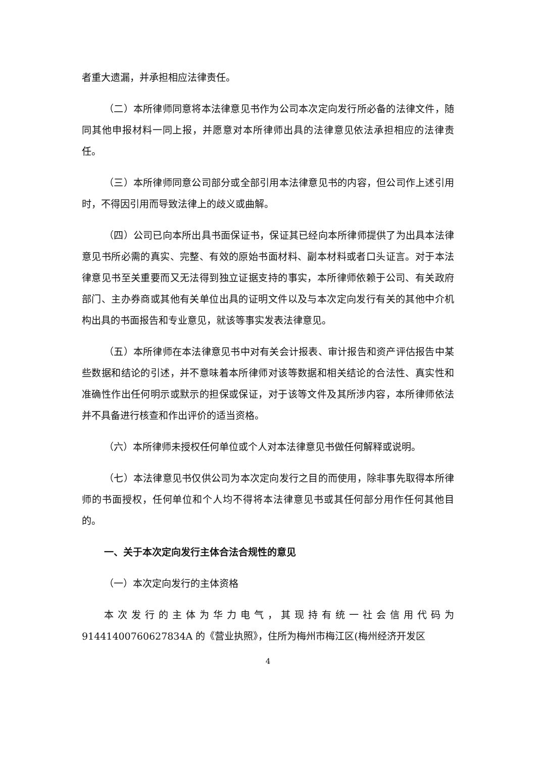者重大遗漏，并承担相应法律责任。
（二）本所律师同意将本法律意见书作为公司本次定向发行所必备的法律文件，随同其他申报材料一同上报，并愿意对本所律师出具的法律意见依法承担相应的法律责任。
（三）本所律师同意公司部分或全部引用本法律意见书的内容，但公司作上述引用时，不得因引用而导致法律上的歧义或曲解。
（四）公司已向本所出具书面保证书，保证其已经向本所律师提供了为出具本法律意见书所必需的真实、完整、有效的原始书面材料、副本材料或者口头证言。对于本法律意见书至关重要而又无法得到独立证据支持的事实，本所律师依赖于公司、有关政府部门、主办券商或其他有关单位出具的证明文件以及与本次定向发行有关的其他中介机构出具的书面报告和专业意见，就该等事实发表法律意见。
（五）本所律师在本法律意见书中对有关会计报表、审计报告和资产评估报告中某些数据和结论的引述，并不意味着本所律师对该等数据和相关结论的合法性、真实性和准确性作出任何明示或默示的担保或保证，对于该等文件及其所涉内容，本所律师依法并不具备进行核查和作出评价的适当资格。
（六）本所律师未授权任何单位或个人对本法律意见书做任何解释或说明。
（七）本法律意见书仅供公司为本次定向发行之目的而使用，除非事先取得本所律师的书面授权，任何单位和个人均不得将本法律意见书或其任何部分用作任何其他目的。
一、关于本次定向发行主体合法合规性的意见
（一）本次定向发行的主体资格
本次发行的主体为华力电气，其现持有统一社会信用代码为91441400760627834A 的《营业执照》，住所为梅州市梅江区(梅州经济开发区
4